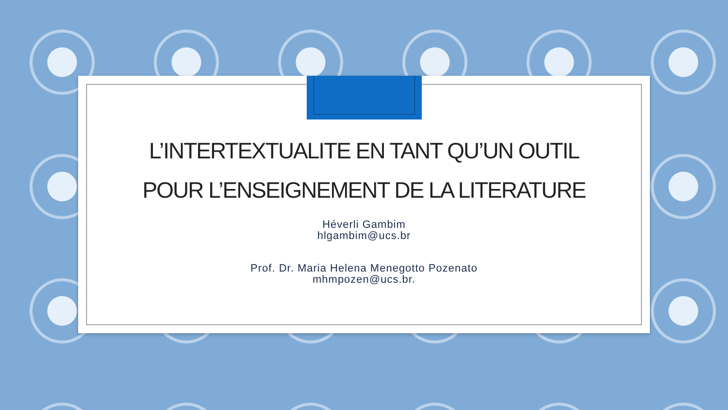L’INTERTEXTUALITE EN TANT QU’UN OUTIL
POUR L’ENSEIGNEMENT DE LA LITERATURE
Héverli Gambim
hlgambim@ucs.br
Prof. Dr. Maria Helena Menegotto Pozenato
mhmpozen@ucs.br.